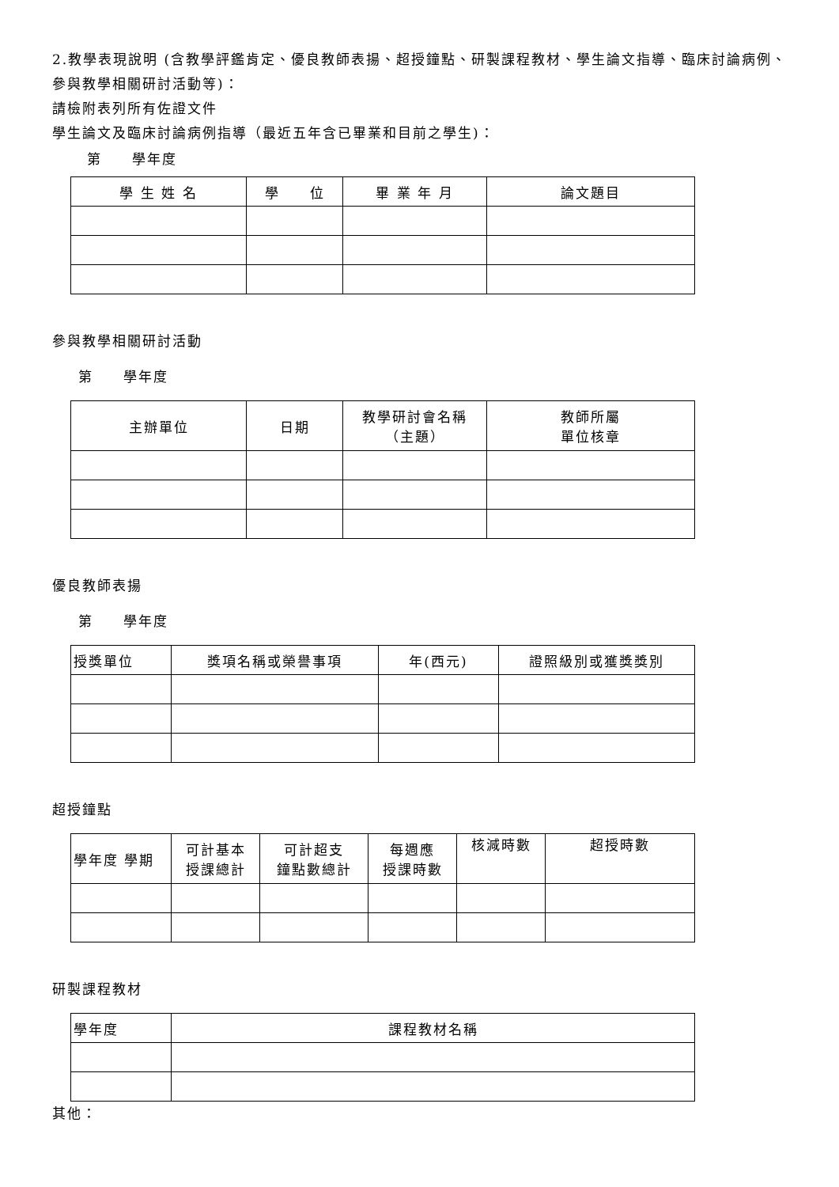2.教學表現說明 (含教學評鑑肯定、優良教師表揚、超授鐘點、研製課程教材、學生論文指導、臨床討論病例、參與教學相關研討活動等)：
請檢附表列所有佐證文件
學生論文及臨床討論病例指導（最近五年含已畢業和目前之學生)：
第　　學年度
| 學 生 姓 名 | 學 位 | 畢 業 年 月 | 論文題目 |
| --- | --- | --- | --- |
參與教學相關研討活動
第　　學年度
| 主辦單位 | 日期 | 教學研討會名稱 （主題） | 教師所屬 單位核章 |
| --- | --- | --- | --- |
優良教師表揚
第　　學年度
| 授獎單位 | 獎項名稱或榮譽事項 | 年(西元) | 證照級別或獲獎獎別 |
| --- | --- | --- | --- |
超授鐘點
| 學年度 學期 | 可計基本 授課總計 | 可計超支 鐘點數總計 | 每週應 授課時數 | 核減時數 | 超授時數 |
| --- | --- | --- | --- | --- | --- |
研製課程教材
| 學年度 | 課程教材名稱 |
| --- | --- |
其他：